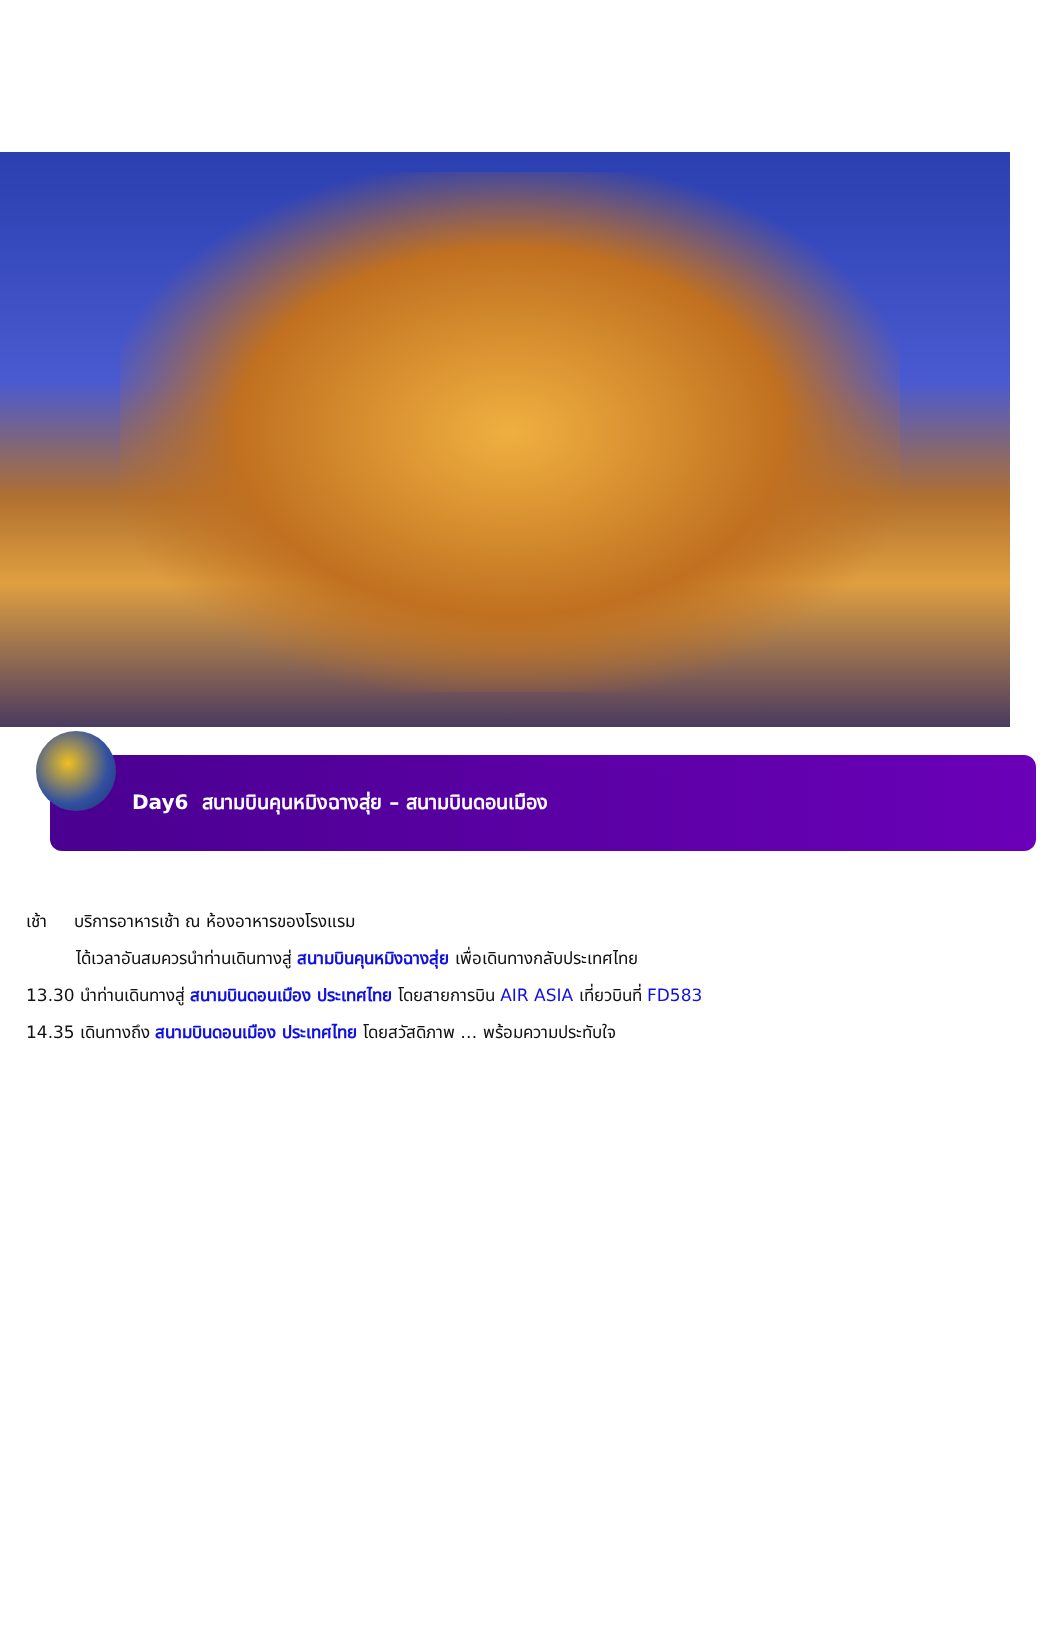Day6 สนามบินคุนหมิงฉางสุ่ย – สนามบินดอนเมือง
เช้า บริการอาหารเช้า ณ ห้องอาหารของโรงแรม
ได้เวลาอันสมควรนำท่านเดินทางสู่ สนามบินคุนหมิงฉางสุ่ย เพื่อเดินทางกลับประเทศไทย
13.30 นำท่านเดินทางสู่ สนามบินดอนเมือง ประเทศไทย โดยสายการบิน AIR ASIA เที่ยวบินที่ FD583
14.35 เดินทางถึง สนามบินดอนเมือง ประเทศไทย โดยสวัสดิภาพ … พร้อมความประทับใจ